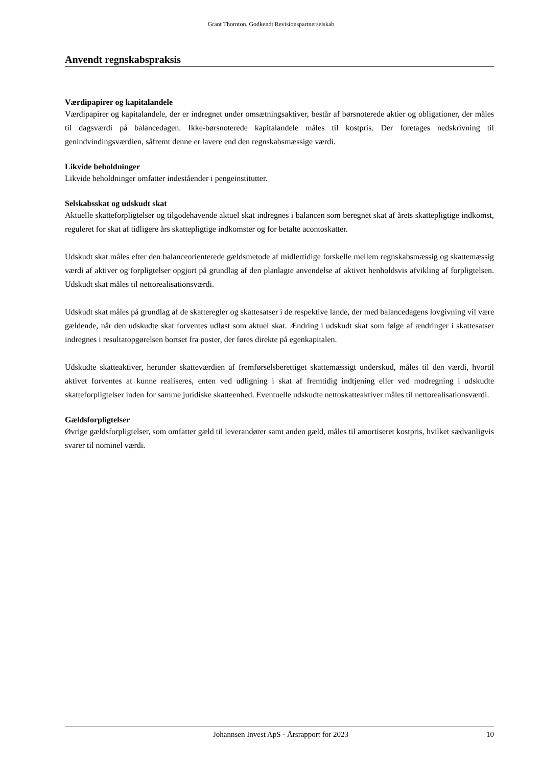Grant Thornton, Godkendt Revisionspartnerselskab
Anvendt regnskabspraksis
Værdipapirer og kapitalandele
Værdipapirer og kapitalandele, der er indregnet under omsætningsaktiver, består af børsnoterede aktier og obligationer, der måles til dagsværdi på balancedagen. Ikke-børsnoterede kapitalandele måles til kostpris. Der foretages nedskrivning til genindvindingsværdien, såfremt denne er lavere end den regnskabsmæssige værdi.
Likvide beholdninger
Likvide beholdninger omfatter indeståender i pengeinstitutter.
Selskabsskat og udskudt skat
Aktuelle skatteforpligtelser og tilgodehavende aktuel skat indregnes i balancen som beregnet skat af årets skattepligtige indkomst, reguleret for skat af tidligere års skattepligtige indkomster og for betalte acontoskatter.
Udskudt skat måles efter den balanceorienterede gældsmetode af midlertidige forskelle mellem regnskabsmæssig og skattemæssig værdi af aktiver og forpligtelser opgjort på grundlag af den planlagte anvendelse af aktivet henholdsvis afvikling af forpligtelsen. Udskudt skat måles til nettorealisationsværdi.
Udskudt skat måles på grundlag af de skatteregler og skattesatser i de respektive lande, der med balancedagens lovgivning vil være gældende, når den udskudte skat forventes udløst som aktuel skat. Ændring i udskudt skat som følge af ændringer i skattesatser indregnes i resultatopgørelsen bortset fra poster, der føres direkte på egenkapitalen.
Udskudte skatteaktiver, herunder skatteværdien af fremførselsberettiget skattemæssigt underskud, måles til den værdi, hvortil aktivet forventes at kunne realiseres, enten ved udligning i skat af fremtidig indtjening eller ved modregning i udskudte skatteforpligtelser inden for samme juridiske skatteenhed. Eventuelle udskudte nettoskatteaktiver måles til nettorealisationsværdi.
Gældsforpligtelser
Øvrige gældsforpligtelser, som omfatter gæld til leverandører samt anden gæld, måles til amortiseret kostpris, hvilket sædvanligvis svarer til nominel værdi.
Johannsen Invest ApS · Årsrapport for 2023 10